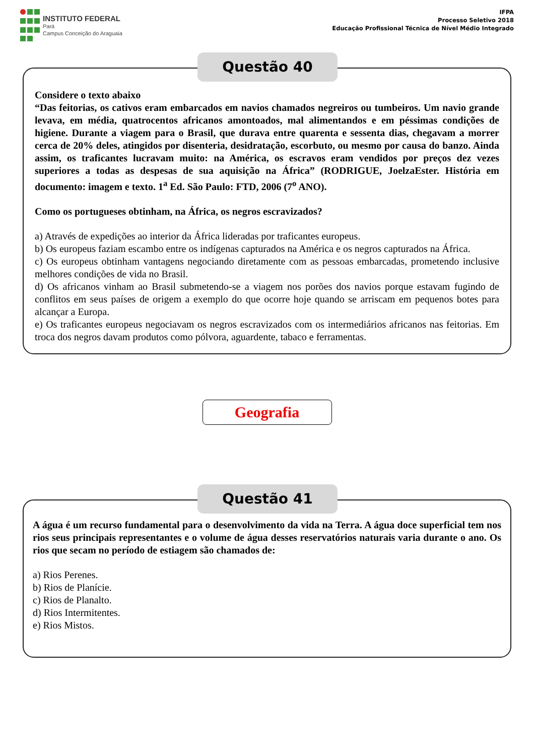INSTITUTO FEDERAL
Pará
Campus Conceição do Araguaia
IFPA
Processo Seletivo 2018
Educação Profissional Técnica de Nível Médio Integrado
Questão 40
Considere o texto abaixo
“Das feitorias, os cativos eram embarcados em navios chamados negreiros ou tumbeiros. Um navio grande levava, em média, quatrocentos africanos amontoados, mal alimentandos e em péssimas condições de higiene. Durante a viagem para o Brasil, que durava entre quarenta e sessenta dias, chegavam a morrer cerca de 20% deles, atingidos por disenteria, desidratação, escorbuto, ou mesmo por causa do banzo. Ainda assim, os traficantes lucravam muito: na América, os escravos eram vendidos por preços dez vezes superiores a todas as despesas de sua aquisição na África” (RODRIGUE, JoelzaEster. História em documento: imagem e texto. 1<sup>a</sup> Ed. São Paulo: FTD, 2006 (7<sup>o</sup> ANO).
Como os portugueses obtinham, na África, os negros escravizados?
a) Através de expedições ao interior da África lideradas por traficantes europeus.
b) Os europeus faziam escambo entre os indígenas capturados na América e os negros capturados na África.
c) Os europeus obtinham vantagens negociando diretamente com as pessoas embarcadas, prometendo inclusive melhores condições de vida no Brasil.
d) Os africanos vinham ao Brasil submetendo-se a viagem nos porões dos navios porque estavam fugindo de conflitos em seus países de origem a exemplo do que ocorre hoje quando se arriscam em pequenos botes para alcançar a Europa.
e) Os traficantes europeus negociavam os negros escravizados com os intermediários africanos nas feitorias. Em troca dos negros davam produtos como pólvora, aguardente, tabaco e ferramentas.
Geografia
Questão 41
A água é um recurso fundamental para o desenvolvimento da vida na Terra. A água doce superficial tem nos rios seus principais representantes e o volume de água desses reservatórios naturais varia durante o ano. Os rios que secam no período de estiagem são chamados de:
a) Rios Perenes.
b) Rios de Planície.
c) Rios de Planalto.
d) Rios Intermitentes.
e) Rios Mistos.